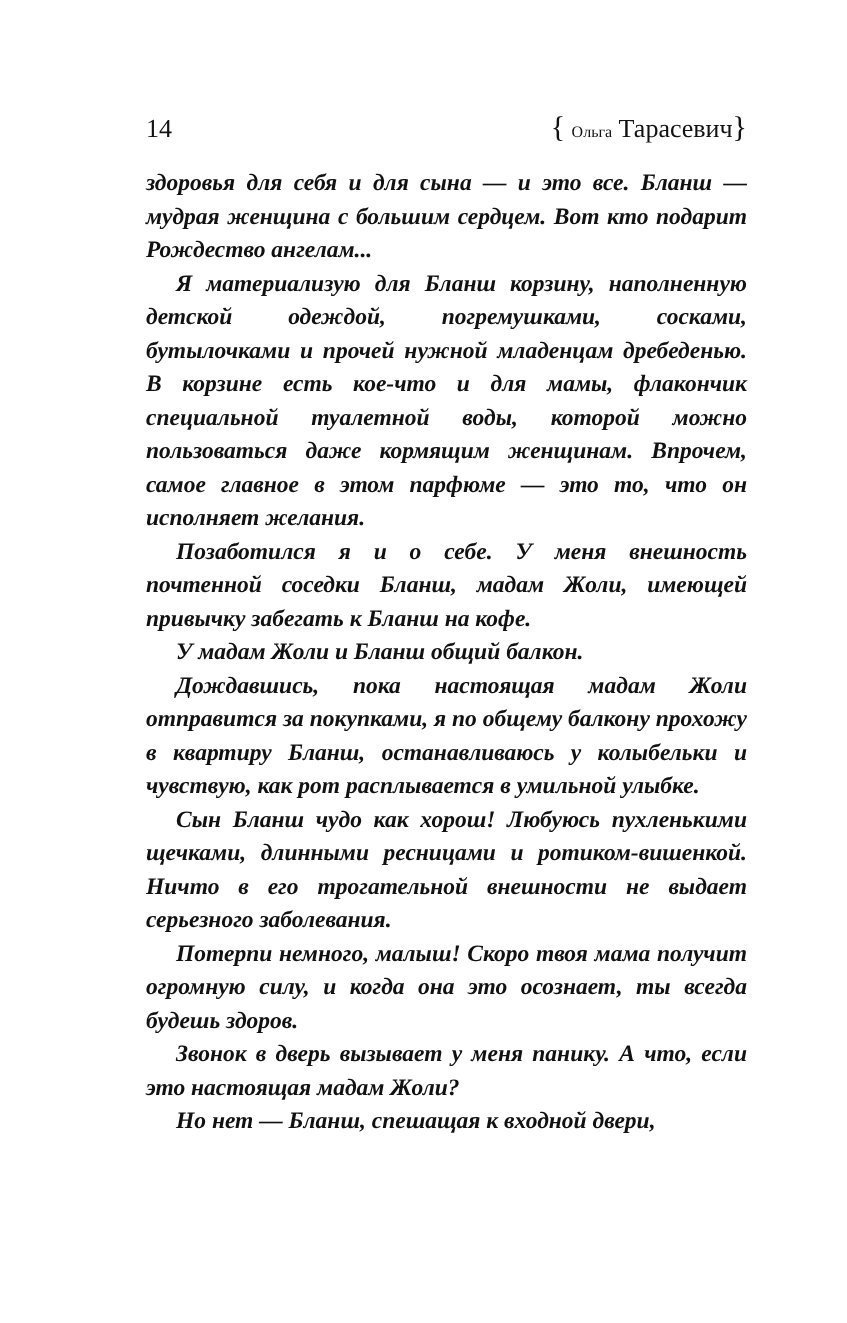14 { Ольга Тарасевич}
здоровья для себя и для сына — и это все. Бланш — мудрая женщина с большим сердцем. Вот кто подарит Рождество ангелам...
Я материализую для Бланш корзину, наполненную детской одеждой, погремушками, сосками, бутылочками и прочей нужной младенцам дребеденью. В корзине есть кое-что и для мамы, флакончик специальной туалетной воды, которой можно пользоваться даже кормящим женщинам. Впрочем, самое главное в этом парфюме — это то, что он исполняет желания.
Позаботился я и о себе. У меня внешность почтенной соседки Бланш, мадам Жоли, имеющей привычку забегать к Бланш на кофе.
У мадам Жоли и Бланш общий балкон.
Дождавшись, пока настоящая мадам Жоли отправится за покупками, я по общему балкону прохожу в квартиру Бланш, останавливаюсь у колыбельки и чувствую, как рот расплывается в умильной улыбке.
Сын Бланш чудо как хорош! Любуюсь пухленькими щечками, длинными ресницами и ротиком-вишенкой. Ничто в его трогательной внешности не выдает серьезного заболевания.
Потерпи немного, малыш! Скоро твоя мама получит огромную силу, и когда она это осознает, ты всегда будешь здоров.
Звонок в дверь вызывает у меня панику. А что, если это настоящая мадам Жоли?
Но нет — Бланш, спешащая к входной двери,